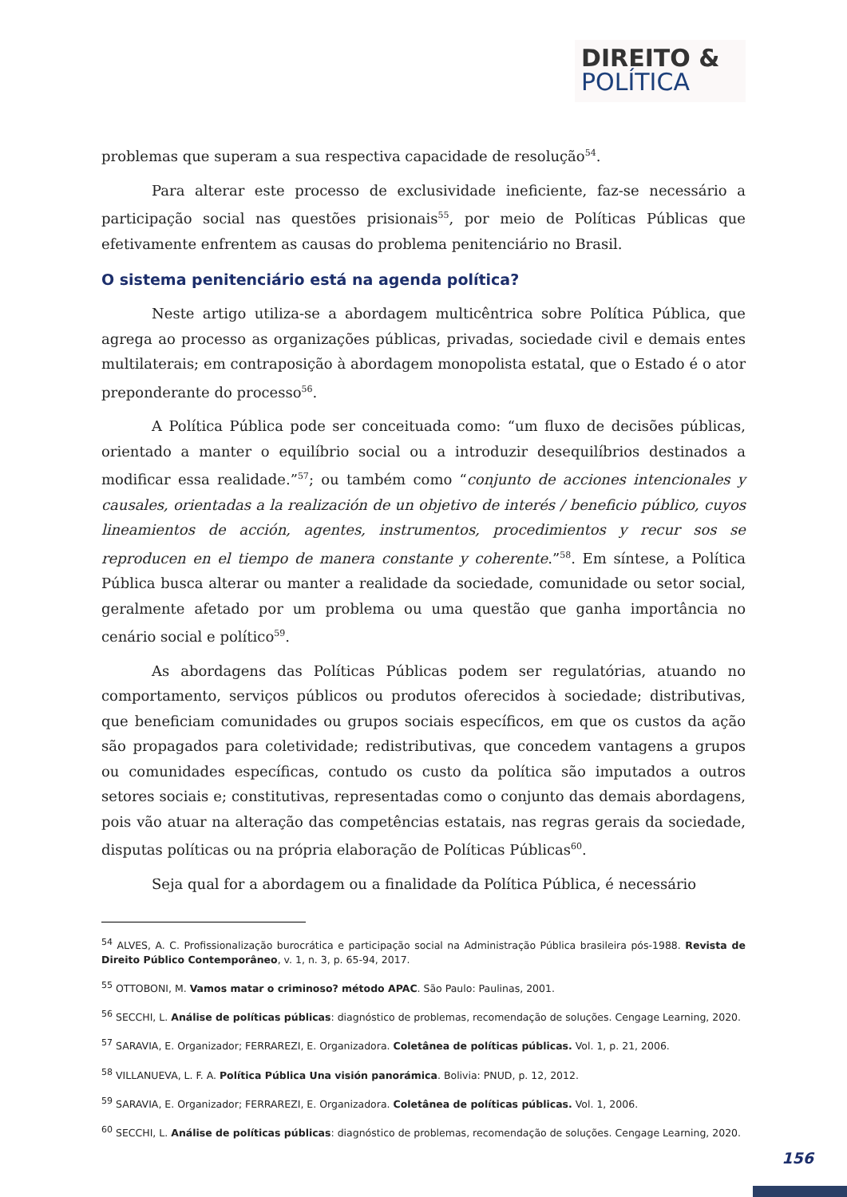DIREITO &
POLÍTICA
problemas que superam a sua respectiva capacidade de resolução<sup>54</sup>.
Para alterar este processo de exclusividade ineficiente, faz-se necessário a participação social nas questões prisionais<sup>55</sup>, por meio de Políticas Públicas que efetivamente enfrentem as causas do problema penitenciário no Brasil.
O sistema penitenciário está na agenda política?
Neste artigo utiliza-se a abordagem multicêntrica sobre Política Pública, que agrega ao processo as organizações públicas, privadas, sociedade civil e demais entes multilaterais; em contraposição à abordagem monopolista estatal, que o Estado é o ator preponderante do processo<sup>56</sup>.
A Política Pública pode ser conceituada como: “um fluxo de decisões públicas, orientado a manter o equilíbrio social ou a introduzir desequilíbrios destinados a modificar essa realidade.”<sup>57</sup>; ou também como “conjunto de acciones intencionales y causales, orientadas a la realización de un objetivo de interés / beneficio público, cuyos lineamientos de acción, agentes, instrumentos, procedimientos y recur sos se reproducen en el tiempo de manera constante y coherente.”<sup>58</sup>. Em síntese, a Política Pública busca alterar ou manter a realidade da sociedade, comunidade ou setor social, geralmente afetado por um problema ou uma questão que ganha importância no cenário social e político<sup>59</sup>.
As abordagens das Políticas Públicas podem ser regulatórias, atuando no comportamento, serviços públicos ou produtos oferecidos à sociedade; distributivas, que beneficiam comunidades ou grupos sociais específicos, em que os custos da ação são propagados para coletividade; redistributivas, que concedem vantagens a grupos ou comunidades específicas, contudo os custo da política são imputados a outros setores sociais e; constitutivas, representadas como o conjunto das demais abordagens, pois vão atuar na alteração das competências estatais, nas regras gerais da sociedade, disputas políticas ou na própria elaboração de Políticas Públicas<sup>60</sup>.
Seja qual for a abordagem ou a finalidade da Política Pública, é necessário
<sup>54</sup> ALVES, A. C. Profissionalização burocrática e participação social na Administração Pública brasileira pós-1988. Revista de Direito Público Contemporâneo, v. 1, n. 3, p. 65-94, 2017.
<sup>55</sup> OTTOBONI, M. Vamos matar o criminoso? método APAC. São Paulo: Paulinas, 2001.
<sup>56</sup> SECCHI, L. Análise de políticas públicas: diagnóstico de problemas, recomendação de soluções. Cengage Learning, 2020.
<sup>57</sup> SARAVIA, E. Organizador; FERRAREZI, E. Organizadora. Coletânea de políticas públicas. Vol. 1, p. 21, 2006.
<sup>58</sup> VILLANUEVA, L. F. A. Política Pública Una visión panorámica. Bolivia: PNUD, p. 12, 2012.
<sup>59</sup> SARAVIA, E. Organizador; FERRAREZI, E. Organizadora. Coletânea de políticas públicas. Vol. 1, 2006.
<sup>60</sup> SECCHI, L. Análise de políticas públicas: diagnóstico de problemas, recomendação de soluções. Cengage Learning, 2020.
156